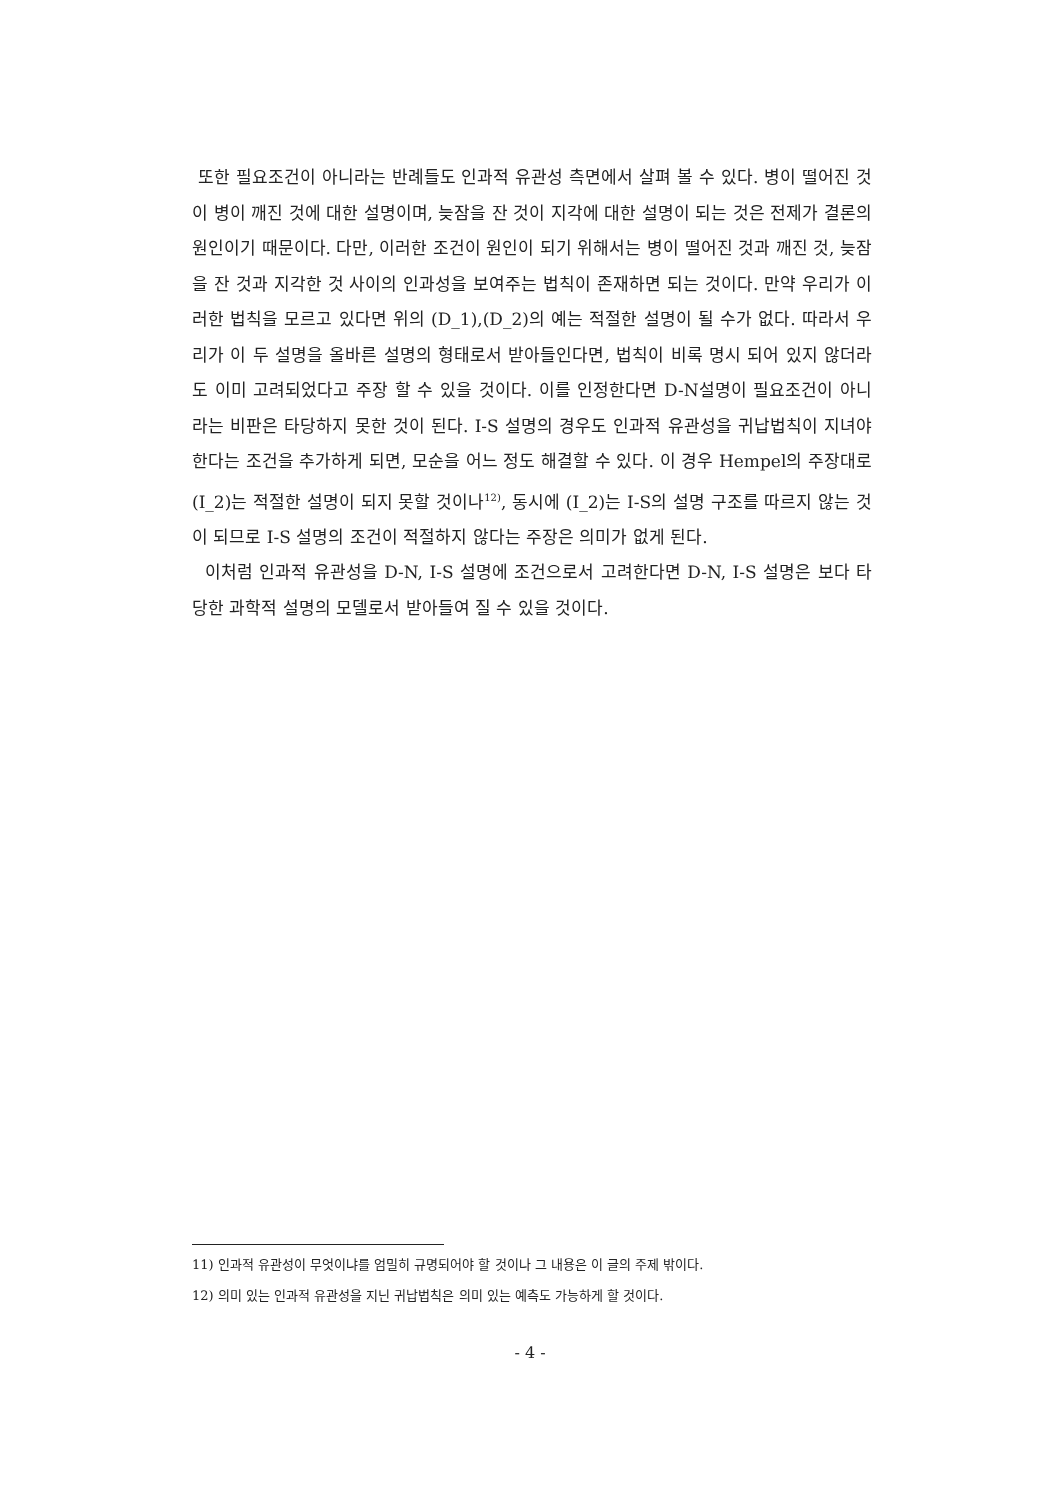또한 필요조건이 아니라는 반례들도 인과적 유관성 측면에서 살펴 볼 수 있다. 병이 떨어진 것이 병이 깨진 것에 대한 설명이며, 늦잠을 잔 것이 지각에 대한 설명이 되는 것은 전제가 결론의 원인이기 때문이다. 다만, 이러한 조건이 원인이 되기 위해서는 병이 떨어진 것과 깨진 것, 늦잠을 잔 것과 지각한 것 사이의 인과성을 보여주는 법칙이 존재하면 되는 것이다. 만약 우리가 이러한 법칙을 모르고 있다면 위의 (D_1),(D_2)의 예는 적절한 설명이 될 수가 없다. 따라서 우리가 이 두 설명을 올바른 설명의 형태로서 받아들인다면, 법칙이 비록 명시 되어 있지 않더라도 이미 고려되었다고 주장 할 수 있을 것이다. 이를 인정한다면 D-N설명이 필요조건이 아니라는 비판은 타당하지 못한 것이 된다. I-S 설명의 경우도 인과적 유관성을 귀납법칙이 지녀야 한다는 조건을 추가하게 되면, 모순을 어느 정도 해결할 수 있다. 이 경우 Hempel의 주장대로 (I_2)는 적절한 설명이 되지 못할 것이나<sup>12)</sup>, 동시에 (I_2)는 I-S의 설명 구조를 따르지 않는 것이 되므로 I-S 설명의 조건이 적절하지 않다는 주장은 의미가 없게 된다.
이처럼 인과적 유관성을 D-N, I-S 설명에 조건으로서 고려한다면 D-N, I-S 설명은 보다 타당한 과학적 설명의 모델로서 받아들여 질 수 있을 것이다.
11) 인과적 유관성이 무엇이냐를 엄밀히 규명되어야 할 것이나 그 내용은 이 글의 주제 밖이다.
12) 의미 있는 인과적 유관성을 지닌 귀납법칙은 의미 있는 예측도 가능하게 할 것이다.
- 4 -